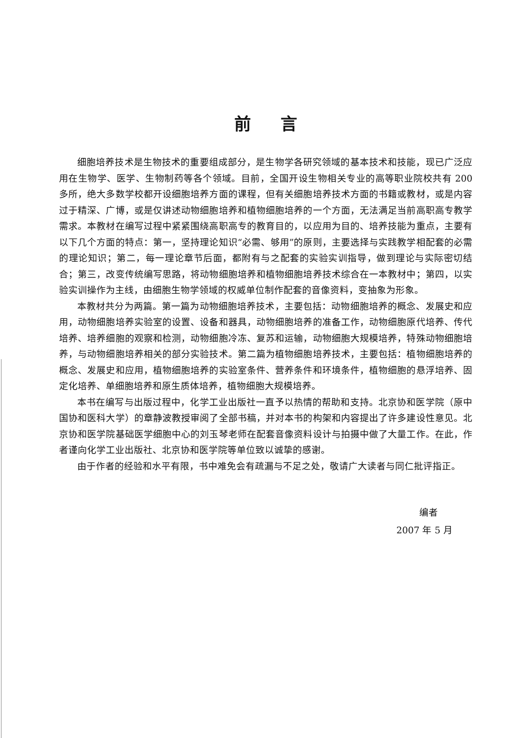前言
细胞培养技术是生物技术的重要组成部分，是生物学各研究领域的基本技术和技能，现已广泛应用在生物学、医学、生物制药等各个领域。目前，全国开设生物相关专业的高等职业院校共有 200 多所，绝大多数学校都开设细胞培养方面的课程，但有关细胞培养技术方面的书籍或教材，或是内容过于精深、广博，或是仅讲述动物细胞培养和植物细胞培养的一个方面，无法满足当前高职高专教学需求。本教材在编写过程中紧紧围绕高职高专的教育目的，以应用为目的、培养技能为重点，主要有以下几个方面的特点：第一，坚持理论知识“必需、够用”的原则，主要选择与实践教学相配套的必需的理论知识；第二，每一理论章节后面，都附有与之配套的实验实训指导，做到理论与实际密切结合；第三，改变传统编写思路，将动物细胞培养和植物细胞培养技术综合在一本教材中；第四，以实验实训操作为主线，由细胞生物学领域的权威单位制作配套的音像资料，变抽象为形象。
本教材共分为两篇。第一篇为动物细胞培养技术，主要包括：动物细胞培养的概念、发展史和应用，动物细胞培养实验室的设置、设备和器具，动物细胞培养的准备工作，动物细胞原代培养、传代培养、培养细胞的观察和检测，动物细胞冷冻、复苏和运输，动物细胞大规模培养，特殊动物细胞培养，与动物细胞培养相关的部分实验技术。第二篇为植物细胞培养技术，主要包括：植物细胞培养的概念、发展史和应用，植物细胞培养的实验室条件、营养条件和环境条件，植物细胞的悬浮培养、固定化培养、单细胞培养和原生质体培养，植物细胞大规模培养。
本书在编写与出版过程中，化学工业出版社一直予以热情的帮助和支持。北京协和医学院（原中国协和医科大学）的章静波教授审阅了全部书稿，并对本书的构架和内容提出了许多建设性意见。北京协和医学院基础医学细胞中心的刘玉琴老师在配套音像资料设计与拍摄中做了大量工作。在此，作者谨向化学工业出版社、北京协和医学院等单位致以诚挚的感谢。
由于作者的经验和水平有限，书中难免会有疏漏与不足之处，敬请广大读者与同仁批评指正。
编者
2007 年 5 月